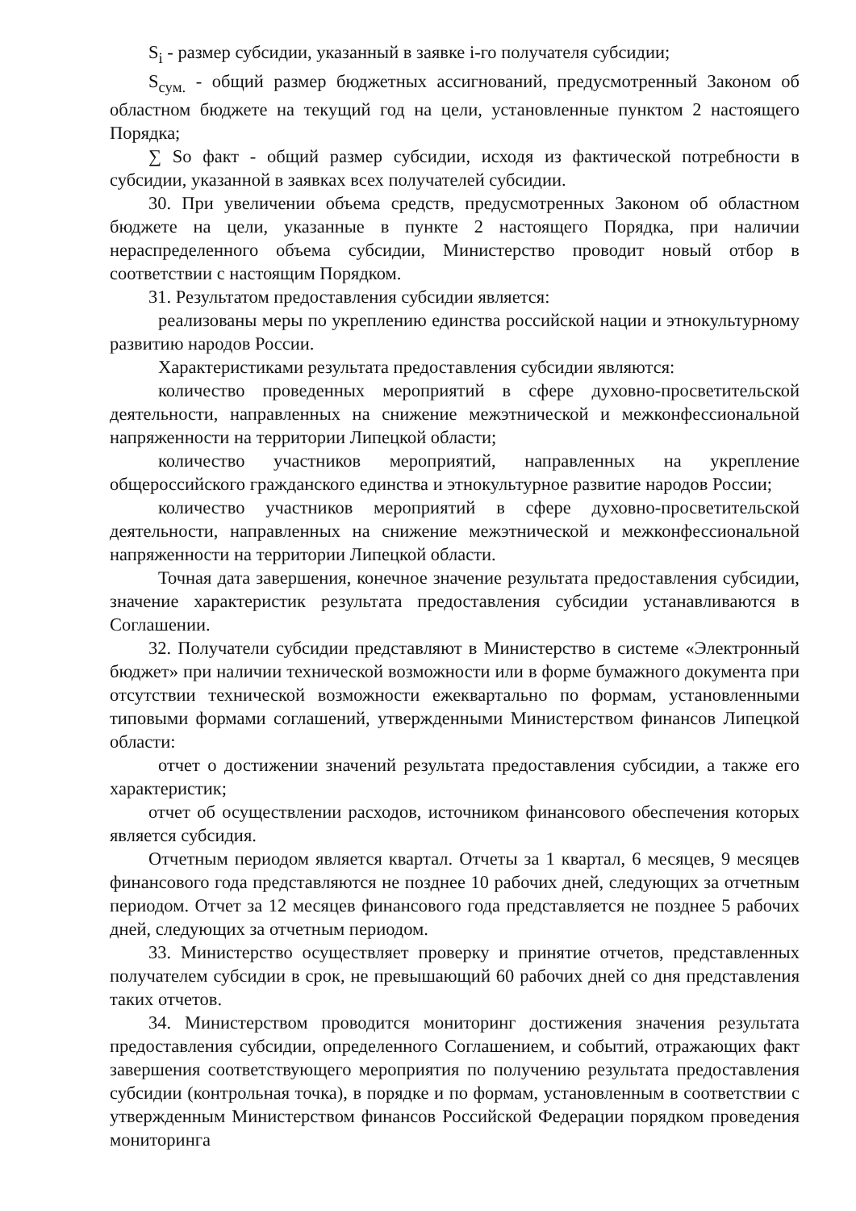S<sub>i</sub> - размер субсидии, указанный в заявке i-го получателя субсидии;
S<sub>сум.</sub> - общий размер бюджетных ассигнований, предусмотренный Законом об областном бюджете на текущий год на цели, установленные пунктом 2 настоящего Порядка;
∑ So факт - общий размер субсидии, исходя из фактической потребности в субсидии, указанной в заявках всех получателей субсидии.
30. При увеличении объема средств, предусмотренных Законом об областном бюджете на цели, указанные в пункте 2 настоящего Порядка, при наличии нераспределенного объема субсидии, Министерство проводит новый отбор в соответствии с настоящим Порядком.
31. Результатом предоставления субсидии является:
реализованы меры по укреплению единства российской нации и этнокультурному развитию народов России.
Характеристиками результата предоставления субсидии являются:
количество проведенных мероприятий в сфере духовно-просветительской деятельности, направленных на снижение межэтнической и межконфессиональной напряженности на территории Липецкой области;
количество участников мероприятий, направленных на укрепление общероссийского гражданского единства и этнокультурное развитие народов России;
количество участников мероприятий в сфере духовно-просветительской деятельности, направленных на снижение межэтнической и межконфессиональной напряженности на территории Липецкой области.
Точная дата завершения, конечное значение результата предоставления субсидии, значение характеристик результата предоставления субсидии устанавливаются в Соглашении.
32. Получатели субсидии представляют в Министерство в системе «Электронный бюджет» при наличии технической возможности или в форме бумажного документа при отсутствии технической возможности ежеквартально по формам, установленными типовыми формами соглашений, утвержденными Министерством финансов Липецкой области:
отчет о достижении значений результата предоставления субсидии, а также его характеристик;
отчет об осуществлении расходов, источником финансового обеспечения которых является субсидия.
Отчетным периодом является квартал. Отчеты за 1 квартал, 6 месяцев, 9 месяцев финансового года представляются не позднее 10 рабочих дней, следующих за отчетным периодом. Отчет за 12 месяцев финансового года представляется не позднее 5 рабочих дней, следующих за отчетным периодом.
33. Министерство осуществляет проверку и принятие отчетов, представленных получателем субсидии в срок, не превышающий 60 рабочих дней со дня представления таких отчетов.
34. Министерством проводится мониторинг достижения значения результата предоставления субсидии, определенного Соглашением, и событий, отражающих факт завершения соответствующего мероприятия по получению результата предоставления субсидии (контрольная точка), в порядке и по формам, установленным в соответствии с утвержденным Министерством финансов Российской Федерации порядком проведения мониторинга